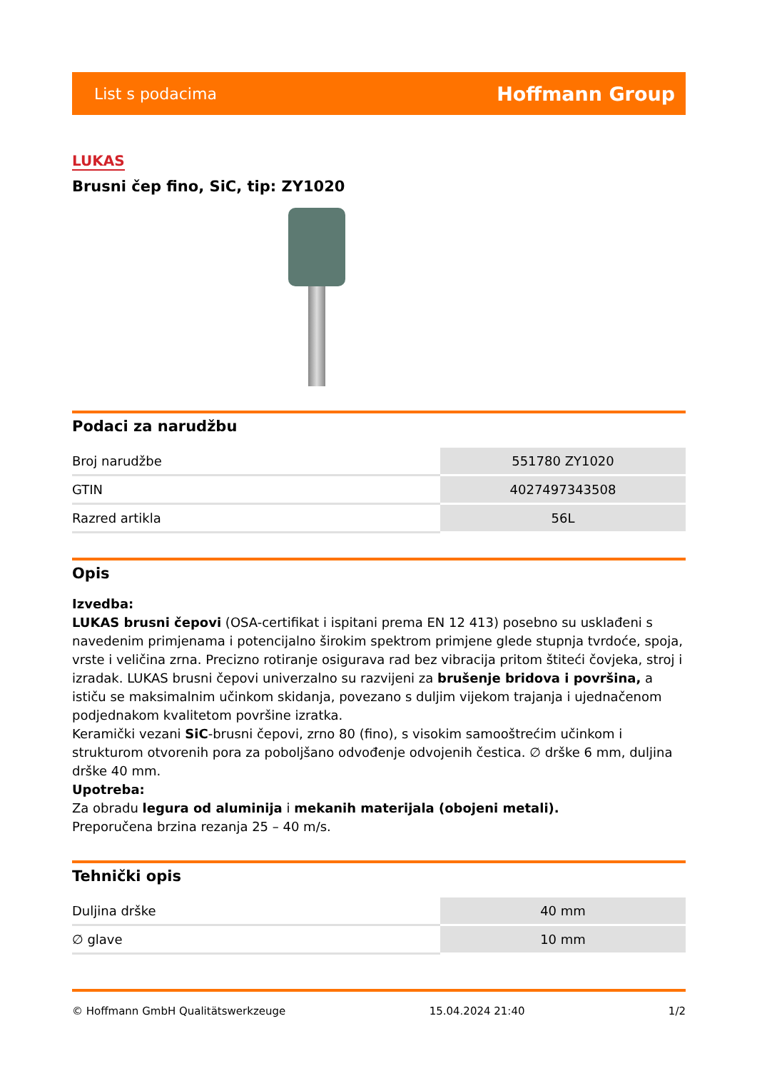List s podacima Hoffmann Group
LUKAS
Brusni čep fino, SiC, tip: ZY1020
Podaci za narudžbu
| Broj narudžbe | 551780 ZY1020 |
| GTIN | 4027497343508 |
| Razred artikla | 56L |
Opis
Izvedba:
LUKAS brusni čepovi (OSA-certifikat i ispitani prema EN 12 413) posebno su usklađeni s navedenim primjenama i potencijalno širokim spektrom primjene glede stupnja tvrdoće, spoja, vrste i veličina zrna. Precizno rotiranje osigurava rad bez vibracija pritom štiteći čovjeka, stroj i izradak. LUKAS brusni čepovi univerzalno su razvijeni za brušenje bridova i površina, a ističu se maksimalnim učinkom skidanja, povezano s duljim vijekom trajanja i ujednačenom podjednakom kvalitetom površine izratka.
Keramički vezani SiC-brusni čepovi, zrno 80 (fino), s visokim samooštrećim učinkom i strukturom otvorenih pora za poboljšano odvođenje odvojenih čestica. ∅ drške 6 mm, duljina drške 40 mm.
Upotreba:
Za obradu legura od aluminija i mekanih materijala (obojeni metali).
Preporučena brzina rezanja 25 – 40 m/s.
Tehnički opis
| Duljina drške | 40 mm |
| ∅ glave | 10 mm |
© Hoffmann GmbH Qualitätswerkzeuge 15.04.2024 21:40 1/2